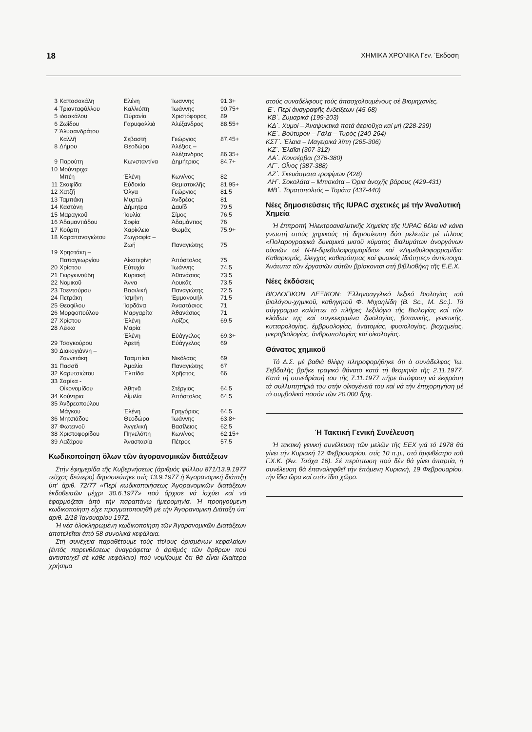18 ΧΗΜΙΚΑ ΧΡΟΝΙΚΑ Γεν. Έκδοση
| 3 | Καπασακάλη | Ελένη | Ίωαννης | 91,3+ |
| 4 | Τριανταφύλλου | Καλλιόπη | Ίωάννης | 90,75+ |
| 5 | ιδασκάλου | Ούρανία | Χριστόφορος | 89 |
| 6 | Ζωΐδου | Γαρυφαλλιά | Άλέξανδρος | 88,55+ |
| 7 | Άλυσανδράτου Καλλῆ | Σεβαστή | Γεώργιος | 87,45+ |
| 8 | Δήμου | Θεοδώρα | Άλέξιος – Άλέξανδρος | 86,35+ |
| 9 | Παρούτη | Κωνσταντίνα | Δημήτριος | 84,7+ |
| 10 | Μούντριχα Μπέη | Έλένη | Κων/νος | 82 |
| 11 | Σκαφίδα | Εὐδοκία | Θεμιστοκλῆς | 81,95+ |
| 12 | Χατζῆ | Όλγα | Γεώργιος | 81,5 |
| 13 | Ταμπάκη | Μυρτώ | Άνδρέας | 81 |
| 14 | Καστάνη | Δήμητρα | Δαυΐδ | 79,5 |
| 15 | Μαραγκοῦ | Ίουλία | Σίμος | 76,5 |
| 16 | Άδαμαντιάδου | Σοφία | Άδαμάντιος | 76 |
| 17 | Κούρτη | Χαρίκλεια | Θωμᾶς | 75,9+ |
| 18 | Καραπαναγιώτου | Ζωγραφία – Ζωή | Παναγιώτης | 75 |
| 19 | Χρηστάκη – Παπαγεωργίου | Αἰκατερίνη | Άπόστολος | 75 |
| 20 | Χρίστου | Εὐτυχία | Ίωάννης | 74,5 |
| 21 | Γκιργκινούδη | Κυριακή | Άθανάσιος | 73,5 |
| 22 | Νομικοῦ | Άννα | Λουκᾶς | 73,5 |
| 23 | Τσεντούρου | Βασιλική | Παναγιώτης | 72,5 |
| 24 | Πετράκη | Ίσμήνη | Έμμανουήλ | 71,5 |
| 25 | Θεοφίλου | Ίορδάνα | Άναστάσιος | 71 |
| 26 | Μορφοπούλου | Μαργαρίτα | Άθανάσιος | 71 |
| 27 | Χρίστου | Έλένη | Λοΐζος | 69,5 |
| 28 | Λέκκα | Μαρία Έλένη | Εὐάγγελος | 69,3+ |
| 29 | Τσαγκούρου | Άρετή | Εὐάγγελος | 69 |
| 30 | Διακογιάννη – Ζαννετάκη | Τσαμπίκα | Νικόλαος | 69 |
| 31 | Πασσᾶ | Άμαλία | Παναγιώτης | 67 |
| 32 | Καρυτσιώτου | Έλπίδα | Χρῆστος | 66 |
| 33 | Σαρίκα - Οἰκονομίδου | Άθηνᾶ | Στέργιος | 64,5 |
| 34 | Κούντρια | Αἰμιλία | Άπόστολος | 64,5 |
| 35 | Άνδρεοπούλου Μάγκου | Έλένη | Γρηγόριος | 64,5 |
| 36 | Μητσιάδου | Θεοδώρα | Ίωάννης | 63,8+ |
| 37 | Φωτεινοῦ | Άγγελική | Βασίλειος | 62,5 |
| 38 | Χριστοφορίδου | Πηνελόπη | Κων/νος | 62,15+ |
| 39 | Λαζάρου | Άναστασία | Πέτρος | 57,5 |
Κωδικοποίηση ὅλων τῶν ἀγορανομικῶν διατάξεων
Στήν ἐφημερίδα τῆς Κυβερνήσεως (ἀριθμός φύλλου 871/13.9.1977 τεῦχος δεύτερο) δημοσιεύτηκε στίς 13.9.1977 ἡ Άγορανομική διάταξη ὑπ' ἀριθ. 72/77 «Περί κωδικοποιήσεως Άγορανομικῶν διατάξεων ἐκδοθεισῶν μέχρι 30.6.1977» πού ἄρχισε νά ἰσχύει καί νά ἐφαρμόζεται ἀπό τήν παραπάνω ἡμερομηνία. Ή προηγούμενη κωδικοποίηση εἶχε πραγματοποιηθῆ μέ τήν Άγορανομική Διάταξη ὑπ' ἀριθ. 2/18 Ίανουαρίου 1972.
Ή νέα ὁλοκληρωμένη κωδικοποίηση τῶν Άγορανομικῶν Διατάξεων ἀποτελεῖται ἀπό 58 συνολικά κεφάλαια.
Στή συνέχεια παραθέτουμε τούς τίτλους ὁρισμένων κεφαλαίων (ἐντός παρενθέσεως ἀναγράφεται ὁ ἀριθμός τῶν ἄρθρων πού ἀντιστοιχεῖ σέ κάθε κεφάλαιο) πού νομίζουμε ὅτι θά εἶναι ἰδιαίτερα χρήσιμα
στούς συναδέλφους τούς ἀπασχολουμένους σέ Βιομηχανίες.
Ε΄. Περί ἀναγραφῆς ἐνδείξεων (45-68)
ΚΒ΄. Ζυμαρικά (199-203)
ΚΔ΄. Χυμοί – Άναψυκτικά ποτά ἀεριοῦχα καί μή (228-239)
ΚΕ΄. Βούτυρον – Γάλα – Τυρός (240-264)
ΚΣΤ΄. Έλαια – Μαγειρικά λίπη (265-306)
ΚΖ΄. Έλαῖαι (307-312)
ΛΑ΄. Κονσέρβαι (376-380)
ΛΓ΄. Οἶνος (387-388)
ΛΖ΄. Σκευάσματα τροφίμων (428)
ΛΗ΄. Σοκολάτα – Μπισκότα – Όρια ἀνοχῆς βάρους (429-431)
ΜΒ΄. Τοματοπολτός – Τομάτα (437-440)
Νέες δημοσιεύσεις τῆς IUPAC σχετικές μέ τήν Άναλυτική Χημεία
Ή ἐπιτροπή Ήλεκτροαναλυτικῆς Χημείας τῆς IUPAC θέλει νά κάνει γνωστή στούς χημικούς τή δημοσίευση δύο μελετῶν μέ τίτλους «Πολαρογραφικά δυναμικά μισοῦ κύματος διαλυμάτων ἀνοργάνων οὐσιῶν σέ N-N-διμεθυλοφορμαμίδιο» καί «Διμεθυλοφορμαμίδιο: Καθαρισμός, ἔλεγχος καθαρότητας καί φυσικές ἰδιότητες» ἀντίστοιχα. Άνάτυπα τῶν ἐργασιῶν αὐτῶν βρίσκονται στή βιβλιοθήκη τῆς Ε.Ε.Χ.
Νέες ἐκδόσεις
ΒΙΟΛΟΓΙΚΟΝ ΛΕΞΙΚΟΝ: Έλληνοαγγλικό λεξικό Βιολογίας τοῦ βιολόγου-χημικοῦ, καθηγητοῦ Φ. Μιχαηλίδη (B. Sc., M. Sc.). Τό σύγγραμμα καλύπτει τό πλῆρες λεξιλόγιο τῆς Βιολογίας καί τῶν κλάδων της καί συγκεκριμένα ζωολογίας, βοτανικῆς, γενετικῆς, κυτταρολογίας, ἐμβρυολογίας, ἀνατομίας, φυσιολογίας, βιοχημείας, μικροβιολογίας, ἀνθρωπολογίας καί οἰκολογίας.
Θάνατος χημικοῦ
Τό Δ.Σ. μέ βαθιά θλίψη πληροφορήθηκε ὅτι ὁ συνάδελφος Ίω. Σεβδαλῆς βρῆκε τραγικό θάνατο κατά τή θεομηνία τῆς 2.11.1977. Κατά τή συνεδρίασή του τῆς 7.11.1977 πῆρε ἀπόφαση νά ἐκφράση τά συλλυπητήριά του στήν οἰκογένειά του καί νά τήν ἐπιχορηγήση μέ τό συμβολικό ποσόν τῶν 20.000 δρχ.
Ή Τακτική Γενική Συνέλευση
Ή τακτική γενική συνέλευση τῶν μελῶν τῆς ΕΕΧ γιά τό 1978 θά γίνει τήν Κυριακή 12 Φεβρουαρίου, στίς 10 π.μ., στό ἀμφιθέατρο τοῦ Γ.Χ.Κ. (Άν. Τσόχα 16). Σέ περίπτωση πού δέν θά γίνει ἀπαρτία, ἡ συνέλευση θά ἐπαναληφθεῖ τήν ἐπόμενη Κυριακή, 19 Φεβρουαρίου, τήν ἴδια ὥρα καί στόν ἴδιο χῶρο.